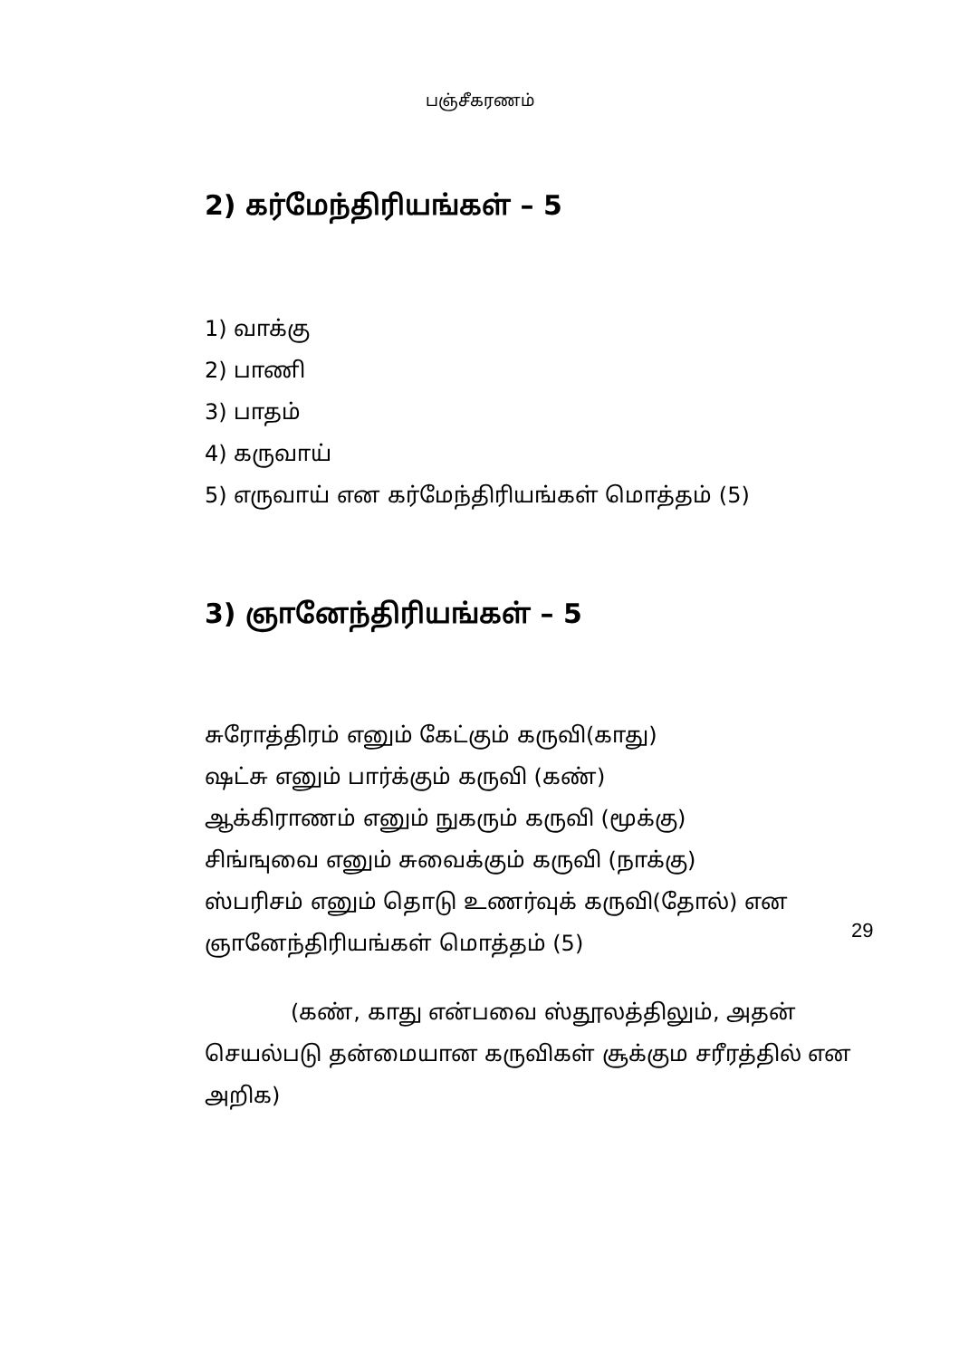பஞ்சீகரணம்
2) கர்மேந்திரியங்கள் – 5
1) வாக்கு
2) பாணி
3) பாதம்
4) கருவாய்
5) எருவாய் என கர்மேந்திரியங்கள் மொத்தம் (5)
3) ஞானேந்திரியங்கள் – 5
சுரோத்திரம் எனும் கேட்கும் கருவி(காது)
ஷட்சு எனும் பார்க்கும் கருவி (கண்)
ஆக்கிராணம் எனும் நுகரும் கருவி (மூக்கு)
சிங்ஙுவை எனும் சுவைக்கும் கருவி (நாக்கு)
ஸ்பரிசம் எனும் தொடு உணர்வுக் கருவி(தோல்) என
ஞானேந்திரியங்கள் மொத்தம் (5)
(கண், காது என்பவை ஸ்தூலத்திலும், அதன் செயல்படு தன்மையான கருவிகள் சூக்கும சரீரத்தில் என அறிக)
29